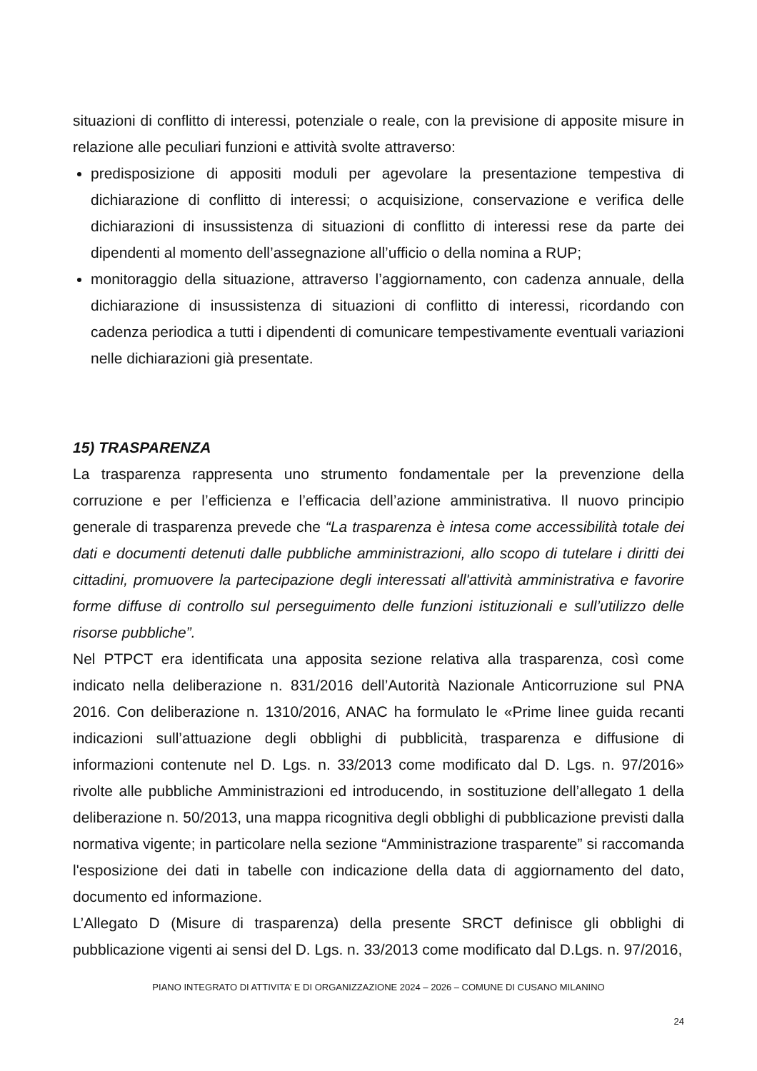situazioni di conflitto di interessi, potenziale o reale, con la previsione di apposite misure in relazione alle peculiari funzioni e attività svolte attraverso:
predisposizione di appositi moduli per agevolare la presentazione tempestiva di dichiarazione di conflitto di interessi; o acquisizione, conservazione e verifica delle dichiarazioni di insussistenza di situazioni di conflitto di interessi rese da parte dei dipendenti al momento dell’assegnazione all’ufficio o della nomina a RUP;
monitoraggio della situazione, attraverso l’aggiornamento, con cadenza annuale, della dichiarazione di insussistenza di situazioni di conflitto di interessi, ricordando con cadenza periodica a tutti i dipendenti di comunicare tempestivamente eventuali variazioni nelle dichiarazioni già presentate.
15) TRASPARENZA
La trasparenza rappresenta uno strumento fondamentale per la prevenzione della corruzione e per l’efficienza e l’efficacia dell’azione amministrativa. Il nuovo principio generale di trasparenza prevede che “La trasparenza è intesa come accessibilità totale dei dati e documenti detenuti dalle pubbliche amministrazioni, allo scopo di tutelare i diritti dei cittadini, promuovere la partecipazione degli interessati all'attività amministrativa e favorire forme diffuse di controllo sul perseguimento delle funzioni istituzionali e sull’utilizzo delle risorse pubbliche”.
Nel PTPCT era identificata una apposita sezione relativa alla trasparenza, così come indicato nella deliberazione n. 831/2016 dell’Autorità Nazionale Anticorruzione sul PNA 2016. Con deliberazione n. 1310/2016, ANAC ha formulato le «Prime linee guida recanti indicazioni sull’attuazione degli obblighi di pubblicità, trasparenza e diffusione di informazioni contenute nel D. Lgs. n. 33/2013 come modificato dal D. Lgs. n. 97/2016» rivolte alle pubbliche Amministrazioni ed introducendo, in sostituzione dell’allegato 1 della deliberazione n. 50/2013, una mappa ricognitiva degli obblighi di pubblicazione previsti dalla normativa vigente; in particolare nella sezione “Amministrazione trasparente” si raccomanda l'esposizione dei dati in tabelle con indicazione della data di aggiornamento del dato, documento ed informazione.
L’Allegato D (Misure di trasparenza) della presente SRCT definisce gli obblighi di pubblicazione vigenti ai sensi del D. Lgs. n. 33/2013 come modificato dal D.Lgs. n. 97/2016,
PIANO INTEGRATO DI ATTIVITA’ E DI ORGANIZZAZIONE 2024 – 2026 – COMUNE DI CUSANO MILANINO
24